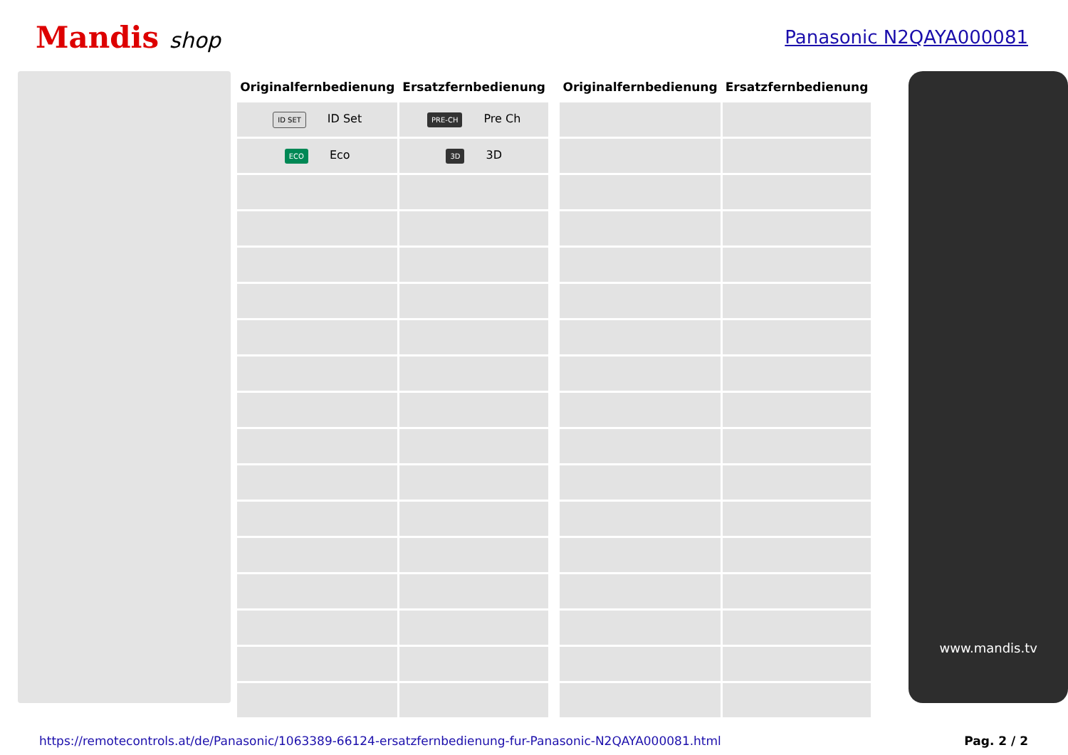Mandis shop
Panasonic N2QAYA000081
| Originalfernbedienung | Ersatzfernbedienung | | Originalfernbedienung | Ersatzfernbedienung |
| --- | --- | --- | --- | --- |
| ID SET ID Set | PRE-CH Pre Ch | | | |
| ECO Eco | 3D 3D | | | |
www.mandis.tv
https://remotecontrols.at/de/Panasonic/1063389-66124-ersatzfernbedienung-fur-Panasonic-N2QAYA000081.html Pag. 2 / 2